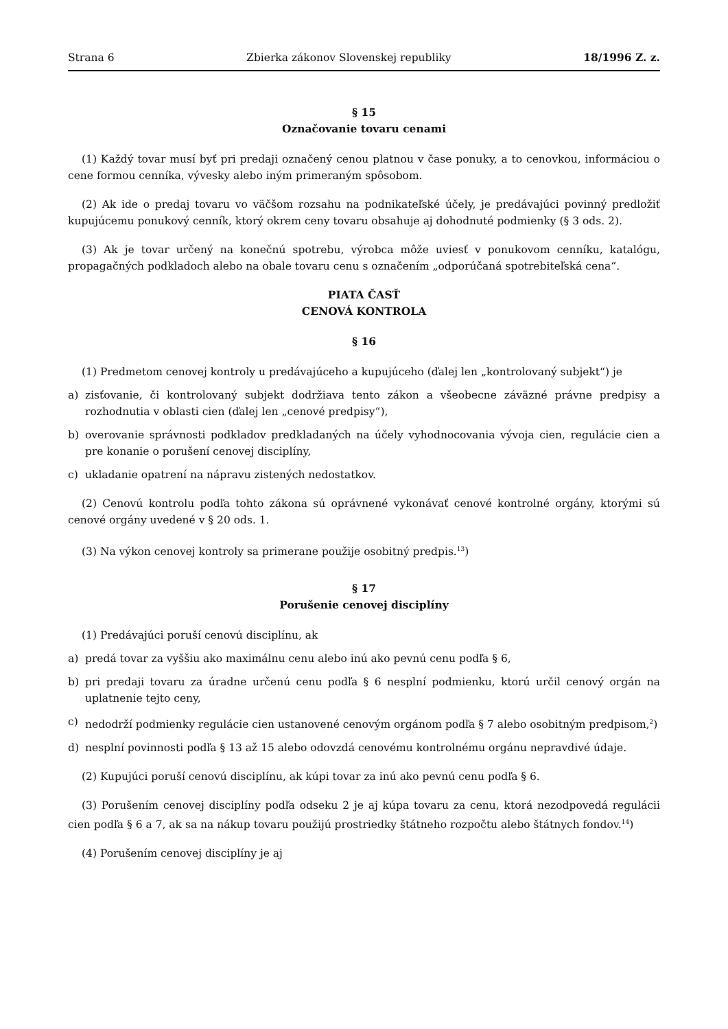Strana 6 Zbierka zákonov Slovenskej republiky 18/1996 Z. z.
§ 15
Označovanie tovaru cenami
(1) Každý tovar musí byť pri predaji označený cenou platnou v čase ponuky, a to cenovkou, informáciou o cene formou cenníka, vývesky alebo iným primeraným spôsobom.
(2) Ak ide o predaj tovaru vo väčšom rozsahu na podnikateľské účely, je predávajúci povinný predložiť kupujúcemu ponukový cenník, ktorý okrem ceny tovaru obsahuje aj dohodnuté podmienky (§ 3 ods. 2).
(3) Ak je tovar určený na konečnú spotrebu, výrobca môže uviesť v ponukovom cenníku, katalógu, propagačných podkladoch alebo na obale tovaru cenu s označením „odporúčaná spotrebiteľská cena“.
PIATA ČASŤ
CENOVÁ KONTROLA
§ 16
(1) Predmetom cenovej kontroly u predávajúceho a kupujúceho (ďalej len „kontrolovaný subjekt“) je
a) zisťovanie, či kontrolovaný subjekt dodržiava tento zákon a všeobecne záväzné právne predpisy a rozhodnutia v oblasti cien (ďalej len „cenové predpisy“),
b) overovanie správnosti podkladov predkladaných na účely vyhodnocovania vývoja cien, regulácie cien a pre konanie o porušení cenovej disciplíny,
c) ukladanie opatrení na nápravu zistených nedostatkov.
(2) Cenovú kontrolu podľa tohto zákona sú oprávnené vykonávať cenové kontrolné orgány, ktorými sú cenové orgány uvedené v § 20 ods. 1.
(3) Na výkon cenovej kontroly sa primerane použije osobitný predpis.<sup>13</sup>)
§ 17
Porušenie cenovej disciplíny
(1) Predávajúci poruší cenovú disciplínu, ak
a) predá tovar za vyššiu ako maximálnu cenu alebo inú ako pevnú cenu podľa § 6,
b) pri predaji tovaru za úradne určenú cenu podľa § 6 nesplní podmienku, ktorú určil cenový orgán na uplatnenie tejto ceny,
c) nedodrží podmienky regulácie cien ustanovené cenovým orgánom podľa § 7 alebo osobitným predpisom,<sup>2</sup>)
d) nesplní povinnosti podľa § 13 až 15 alebo odovzdá cenovému kontrolnému orgánu nepravdivé údaje.
(2) Kupujúci poruší cenovú disciplínu, ak kúpi tovar za inú ako pevnú cenu podľa § 6.
(3) Porušením cenovej disciplíny podľa odseku 2 je aj kúpa tovaru za cenu, ktorá nezodpovedá regulácii cien podľa § 6 a 7, ak sa na nákup tovaru použijú prostriedky štátneho rozpočtu alebo štátnych fondov.<sup>14</sup>)
(4) Porušením cenovej disciplíny je aj